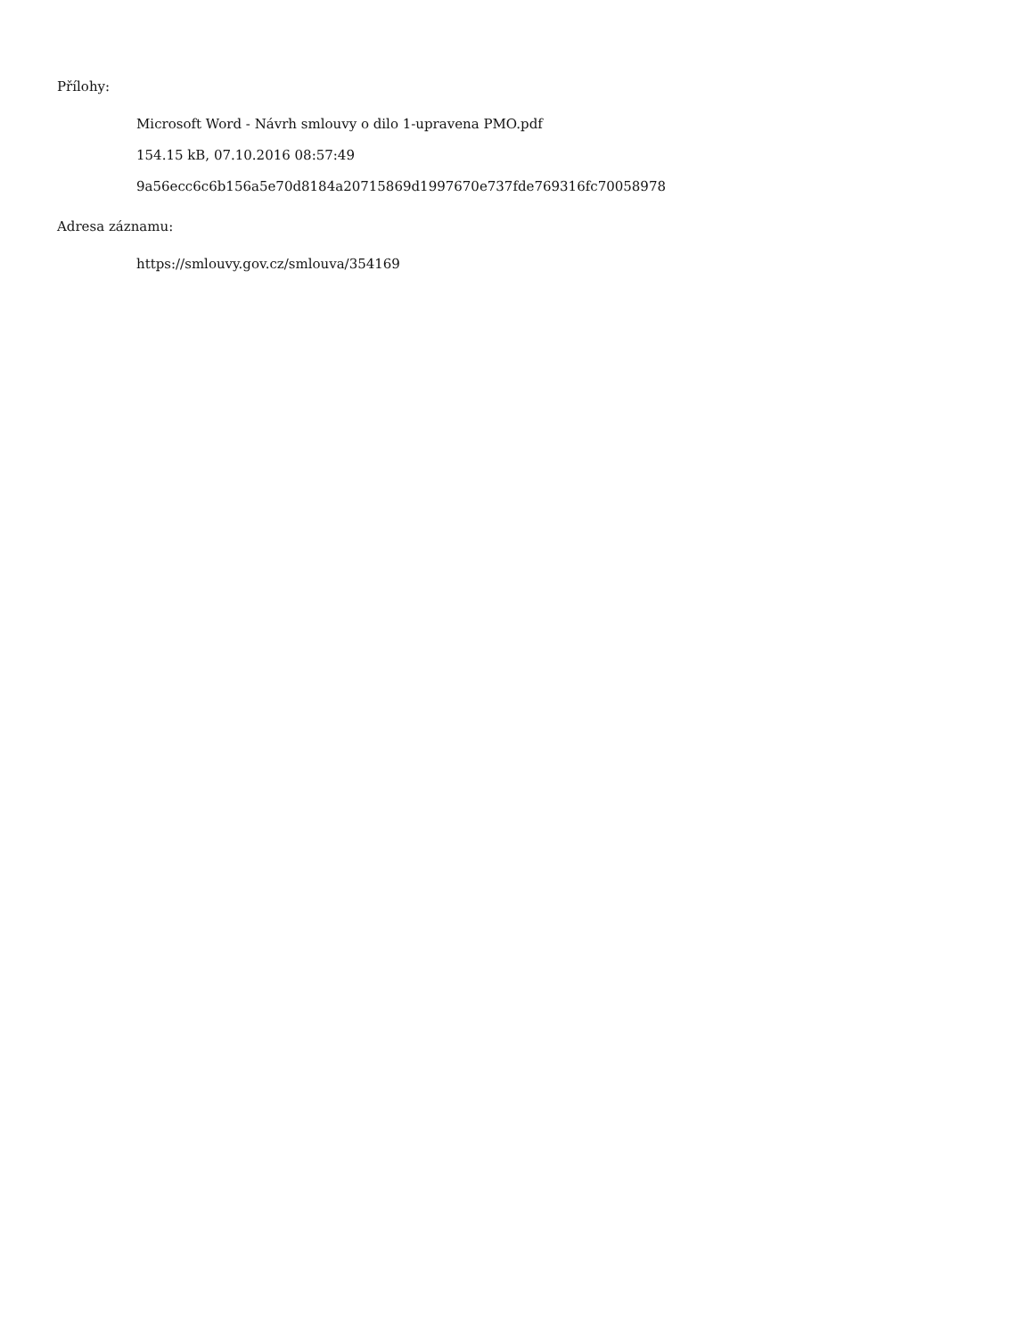Přílohy:
Microsoft Word - Návrh smlouvy o dilo 1-upravena PMO.pdf
154.15 kB, 07.10.2016 08:57:49
9a56ecc6c6b156a5e70d8184a20715869d1997670e737fde769316fc70058978
Adresa záznamu:
https://smlouvy.gov.cz/smlouva/354169